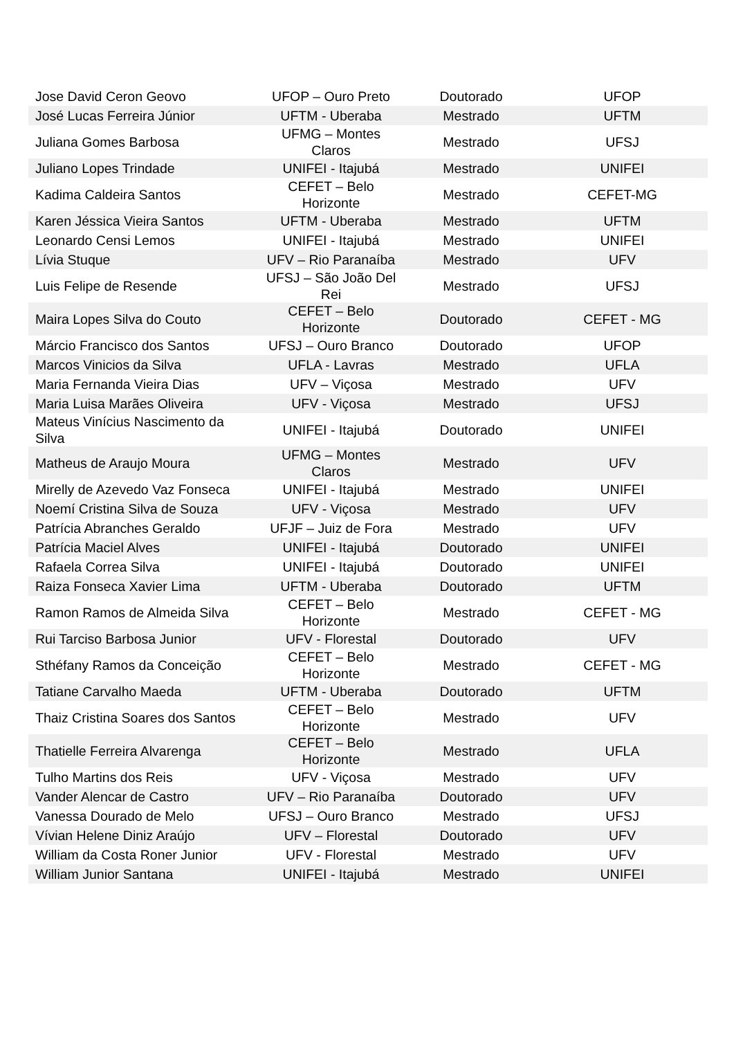| Jose David Ceron Geovo | UFOP – Ouro Preto | Doutorado | UFOP |
| José Lucas Ferreira Júnior | UFTM - Uberaba | Mestrado | UFTM |
| Juliana Gomes Barbosa | UFMG – Montes Claros | Mestrado | UFSJ |
| Juliano Lopes Trindade | UNIFEI - Itajubá | Mestrado | UNIFEI |
| Kadima Caldeira Santos | CEFET – Belo Horizonte | Mestrado | CEFET-MG |
| Karen Jéssica Vieira Santos | UFTM - Uberaba | Mestrado | UFTM |
| Leonardo Censi Lemos | UNIFEI - Itajubá | Mestrado | UNIFEI |
| Lívia Stuque | UFV – Rio Paranaíba | Mestrado | UFV |
| Luis Felipe de Resende | UFSJ – São João Del Rei | Mestrado | UFSJ |
| Maira Lopes Silva do Couto | CEFET – Belo Horizonte | Doutorado | CEFET - MG |
| Márcio Francisco dos Santos | UFSJ – Ouro Branco | Doutorado | UFOP |
| Marcos Vinicios da Silva | UFLA - Lavras | Mestrado | UFLA |
| Maria Fernanda Vieira Dias | UFV – Viçosa | Mestrado | UFV |
| Maria Luisa Marães Oliveira | UFV - Viçosa | Mestrado | UFSJ |
| Mateus Vinícius Nascimento da Silva | UNIFEI - Itajubá | Doutorado | UNIFEI |
| Matheus de Araujo Moura | UFMG – Montes Claros | Mestrado | UFV |
| Mirelly de Azevedo Vaz Fonseca | UNIFEI - Itajubá | Mestrado | UNIFEI |
| Noemí Cristina Silva de Souza | UFV - Viçosa | Mestrado | UFV |
| Patrícia Abranches Geraldo | UFJF – Juiz de Fora | Mestrado | UFV |
| Patrícia Maciel Alves | UNIFEI - Itajubá | Doutorado | UNIFEI |
| Rafaela Correa Silva | UNIFEI - Itajubá | Doutorado | UNIFEI |
| Raiza Fonseca Xavier Lima | UFTM - Uberaba | Doutorado | UFTM |
| Ramon Ramos de Almeida Silva | CEFET – Belo Horizonte | Mestrado | CEFET - MG |
| Rui Tarciso Barbosa Junior | UFV - Florestal | Doutorado | UFV |
| Sthéfany Ramos da Conceição | CEFET – Belo Horizonte | Mestrado | CEFET - MG |
| Tatiane Carvalho Maeda | UFTM - Uberaba | Doutorado | UFTM |
| Thaiz Cristina Soares dos Santos | CEFET – Belo Horizonte | Mestrado | UFV |
| Thatielle Ferreira Alvarenga | CEFET – Belo Horizonte | Mestrado | UFLA |
| Tulho Martins dos Reis | UFV - Viçosa | Mestrado | UFV |
| Vander Alencar de Castro | UFV – Rio Paranaíba | Doutorado | UFV |
| Vanessa Dourado de Melo | UFSJ – Ouro Branco | Mestrado | UFSJ |
| Vívian Helene Diniz Araújo | UFV – Florestal | Doutorado | UFV |
| William da Costa Roner Junior | UFV - Florestal | Mestrado | UFV |
| William Junior Santana | UNIFEI - Itajubá | Mestrado | UNIFEI |